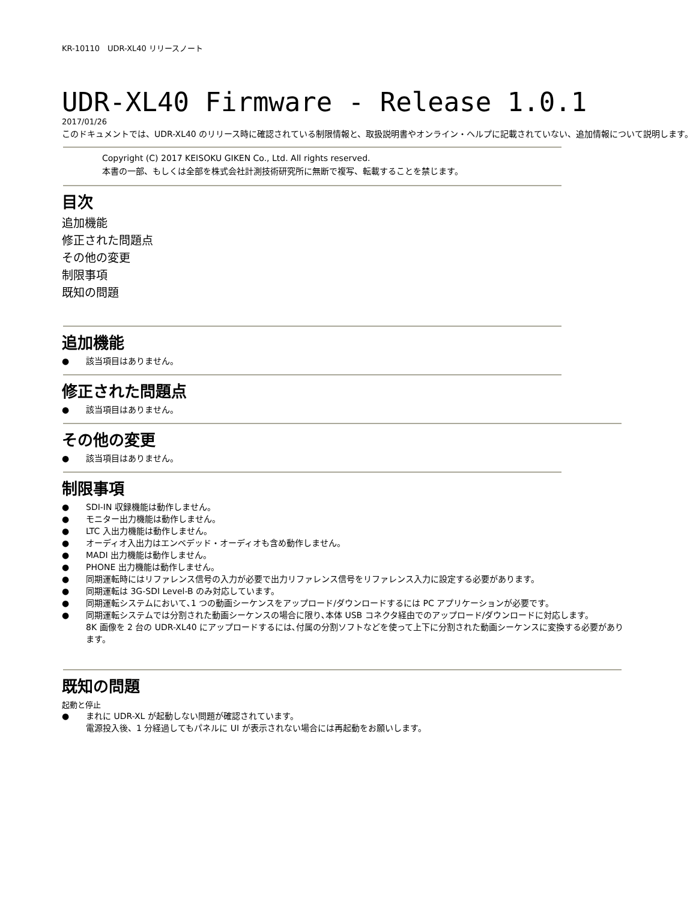KR-10110　UDR-XL40 リリースノート
UDR-XL40 Firmware - Release 1.0.1
2017/01/26
このドキュメントでは、UDR-XL40 のリリース時に確認されている制限情報と、取扱説明書やオンライン・ヘルプに記載されていない、追加情報について説明します。
Copyright (C) 2017 KEISOKU GIKEN Co., Ltd. All rights reserved.
本書の一部、もしくは全部を株式会社計測技術研究所に無断で複写、転載することを禁じます。
目次
追加機能
修正された問題点
その他の変更
制限事項
既知の問題
追加機能
● 該当項目はありません。
修正された問題点
● 該当項目はありません。
その他の変更
● 該当項目はありません。
制限事項
● SDI-IN 収録機能は動作しません。
● モニター出力機能は動作しません。
● LTC 入出力機能は動作しません。
● オーディオ入出力はエンベデッド・オーディオも含め動作しません。
● MADI 出力機能は動作しません。
● PHONE 出力機能は動作しません。
● 同期運転時にはリファレンス信号の入力が必要で出力リファレンス信号をリファレンス入力に設定する必要があります。
● 同期運転は 3G-SDI Level-B のみ対応しています。
● 同期運転システムにおいて､1 つの動画シーケンスをアップロード/ダウンロードするには PC アプリケーションが必要です。
● 同期運転システムでは分割された動画シーケンスの場合に限り､本体 USB コネクタ経由でのアップロード/ダウンロードに対応します。
8K 画像を 2 台の UDR-XL40 にアップロードするには､付属の分割ソフトなどを使って上下に分割された動画シーケンスに変換する必要があります。
既知の問題
起動と停止
● まれに UDR-XL が起動しない問題が確認されています。
電源投入後、1 分経過してもパネルに UI が表示されない場合には再起動をお願いします。